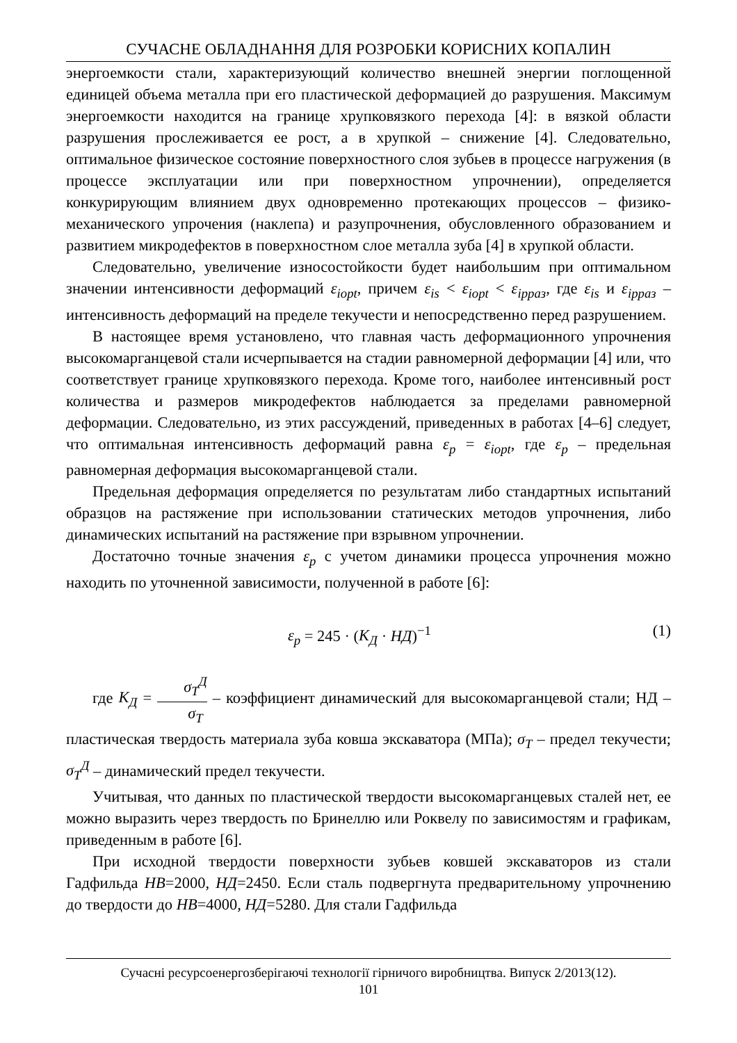СУЧАСНЕ ОБЛАДНАННЯ ДЛЯ РОЗРОБКИ КОРИСНИХ КОПАЛИН
энергоемкости стали, характеризующий количество внешней энергии поглощенной единицей объема металла при его пластической деформацией до разрушения. Максимум энергоемкости находится на границе хрупковязкого перехода [4]: в вязкой области разрушения прослеживается ее рост, а в хрупкой – снижение [4]. Следовательно, оптимальное физическое состояние поверхностного слоя зубьев в процессе нагружения (в процессе эксплуатации или при поверхностном упрочнении), определяется конкурирующим влиянием двух одновременно протекающих процессов – физико-механического упрочения (наклепа) и разупрочнения, обусловленного образованием и развитием микродефектов в поверхностном слое металла зуба [4] в хрупкой области.
Следовательно, увеличение износостойкости будет наибольшим при оптимальном значении интенсивности деформаций ε<sub>iopt</sub>, причем ε<sub>is</sub> < ε<sub>iopt</sub> < ε<sub>ippaз</sub>, где ε<sub>is</sub> и ε<sub>ippaз</sub> – интенсивность деформаций на пределе текучести и непосредственно перед разрушением.
В настоящее время установлено, что главная часть деформационного упрочнения высокомарганцевой стали исчерпывается на стадии равномерной деформации [4] или, что соответствует границе хрупковязкого перехода. Кроме того, наиболее интенсивный рост количества и размеров микродефектов наблюдается за пределами равномерной деформации. Следовательно, из этих рассуждений, приведенных в работах [4–6] следует, что оптимальная интенсивность деформаций равна ε<sub>p</sub> = ε<sub>iopt</sub>, где ε<sub>p</sub> – предельная равномерная деформация высокомарганцевой стали.
Предельная деформация определяется по результатам либо стандартных испытаний образцов на растяжение при использовании статических методов упрочнения, либо динамических испытаний на растяжение при взрывном упрочнении.
Достаточно точные значения ε<sub>p</sub> с учетом динамики процесса упрочнения можно находить по уточненной зависимости, полученной в работе [6]:
ε<sub>p</sub> = 245 · (K<sub>Д</sub> · НД)<sup>−1</sup> (1)
где K<sub>Д</sub> = σ<sub>T</sub><sup>Д</sup> σ<sub>T</sub> – коэффициент динамический для высокомарганцевой стали; НД – пластическая твердость материала зуба ковша экскаватора (МПа); σ<sub>T</sub> – предел текучести; σ<sub>T</sub><sup>Д</sup> – динамический предел текучести.
Учитывая, что данных по пластической твердости высокомарганцевых сталей нет, ее можно выразить через твердость по Бринеллю или Роквелу по зависимостям и графикам, приведенным в работе [6].
При исходной твердости поверхности зубьев ковшей экскаваторов из стали Гадфильда НВ=2000, НД=2450. Если сталь подвергнута предварительному упрочнению до твердости до НВ=4000, НД=5280. Для стали Гадфильда
Сучасні ресурсоенергозберігаючі технології гірничого виробництва. Випуск 2/2013(12).
101